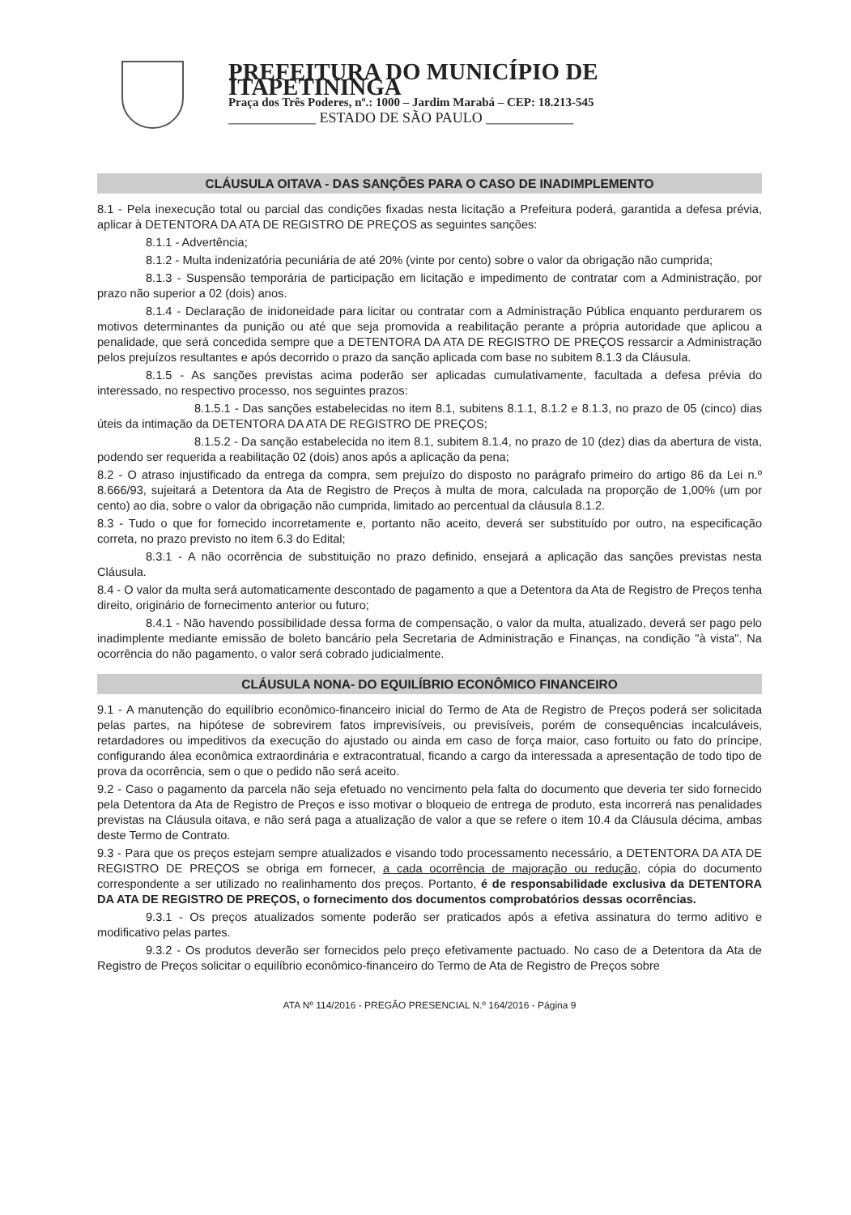PREFEITURA DO MUNICÍPIO DE ITAPETININGA
Praça dos Três Poderes, nº.: 1000 – Jardim Marabá – CEP: 18.213-545
____________ ESTADO DE SÃO PAULO ____________
CLÁUSULA OITAVA - DAS SANÇÕES PARA O CASO DE INADIMPLEMENTO
8.1 - Pela inexecução total ou parcial das condições fixadas nesta licitação a Prefeitura poderá, garantida a defesa prévia, aplicar à DETENTORA DA ATA DE REGISTRO DE PREÇOS as seguintes sanções:
8.1.1 - Advertência;
8.1.2 - Multa indenizatória pecuniária de até 20% (vinte por cento) sobre o valor da obrigação não cumprida;
8.1.3 - Suspensão temporária de participação em licitação e impedimento de contratar com a Administração, por prazo não superior a 02 (dois) anos.
8.1.4 - Declaração de inidoneidade para licitar ou contratar com a Administração Pública enquanto perdurarem os motivos determinantes da punição ou até que seja promovida a reabilitação perante a própria autoridade que aplicou a penalidade, que será concedida sempre que a DETENTORA DA ATA DE REGISTRO DE PREÇOS ressarcir a Administração pelos prejuízos resultantes e após decorrido o prazo da sanção aplicada com base no subitem 8.1.3 da Cláusula.
8.1.5 - As sanções previstas acima poderão ser aplicadas cumulativamente, facultada a defesa prévia do interessado, no respectivo processo, nos seguintes prazos:
8.1.5.1 - Das sanções estabelecidas no item 8.1, subitens 8.1.1, 8.1.2 e 8.1.3, no prazo de 05 (cinco) dias úteis da intimação da DETENTORA DA ATA DE REGISTRO DE PREÇOS;
8.1.5.2 - Da sanção estabelecida no item 8.1, subitem 8.1.4, no prazo de 10 (dez) dias da abertura de vista, podendo ser requerida a reabilitação 02 (dois) anos após a aplicação da pena;
8.2 - O atraso injustificado da entrega da compra, sem prejuízo do disposto no parágrafo primeiro do artigo 86 da Lei n.º 8.666/93, sujeitará a Detentora da Ata de Registro de Preços à multa de mora, calculada na proporção de 1,00% (um por cento) ao dia, sobre o valor da obrigação não cumprida, limitado ao percentual da cláusula 8.1.2.
8.3 - Tudo o que for fornecido incorretamente e, portanto não aceito, deverá ser substituído por outro, na especificação correta, no prazo previsto no item 6.3 do Edital;
8.3.1 - A não ocorrência de substituição no prazo definido, ensejará a aplicação das sanções previstas nesta Cláusula.
8.4 - O valor da multa será automaticamente descontado de pagamento a que a Detentora da Ata de Registro de Preços tenha direito, originário de fornecimento anterior ou futuro;
8.4.1 - Não havendo possibilidade dessa forma de compensação, o valor da multa, atualizado, deverá ser pago pelo inadimplente mediante emissão de boleto bancário pela Secretaria de Administração e Finanças, na condição "à vista". Na ocorrência do não pagamento, o valor será cobrado judicialmente.
CLÁUSULA NONA- DO EQUILÍBRIO ECONÔMICO FINANCEIRO
9.1 - A manutenção do equilíbrio econômico-financeiro inicial do Termo de Ata de Registro de Preços poderá ser solicitada pelas partes, na hipótese de sobrevirem fatos imprevisíveis, ou previsíveis, porém de consequências incalculáveis, retardadores ou impeditivos da execução do ajustado ou ainda em caso de força maior, caso fortuito ou fato do príncipe, configurando álea econômica extraordinária e extracontratual, ficando a cargo da interessada a apresentação de todo tipo de prova da ocorrência, sem o que o pedido não será aceito.
9.2 - Caso o pagamento da parcela não seja efetuado no vencimento pela falta do documento que deveria ter sido fornecido pela Detentora da Ata de Registro de Preços e isso motivar o bloqueio de entrega de produto, esta incorrerá nas penalidades previstas na Cláusula oitava, e não será paga a atualização de valor a que se refere o item 10.4 da Cláusula décima, ambas deste Termo de Contrato.
9.3 - Para que os preços estejam sempre atualizados e visando todo processamento necessário, a DETENTORA DA ATA DE REGISTRO DE PREÇOS se obriga em fornecer, a cada ocorrência de majoração ou redução, cópia do documento correspondente a ser utilizado no realinhamento dos preços. Portanto, é de responsabilidade exclusiva da DETENTORA DA ATA DE REGISTRO DE PREÇOS, o fornecimento dos documentos comprobatórios dessas ocorrências.
9.3.1 - Os preços atualizados somente poderão ser praticados após a efetiva assinatura do termo aditivo e modificativo pelas partes.
9.3.2 - Os produtos deverão ser fornecidos pelo preço efetivamente pactuado. No caso de a Detentora da Ata de Registro de Preços solicitar o equilíbrio econômico-financeiro do Termo de Ata de Registro de Preços sobre
ATA Nº 114/2016 - PREGÃO PRESENCIAL N.º 164/2016 - Página 9